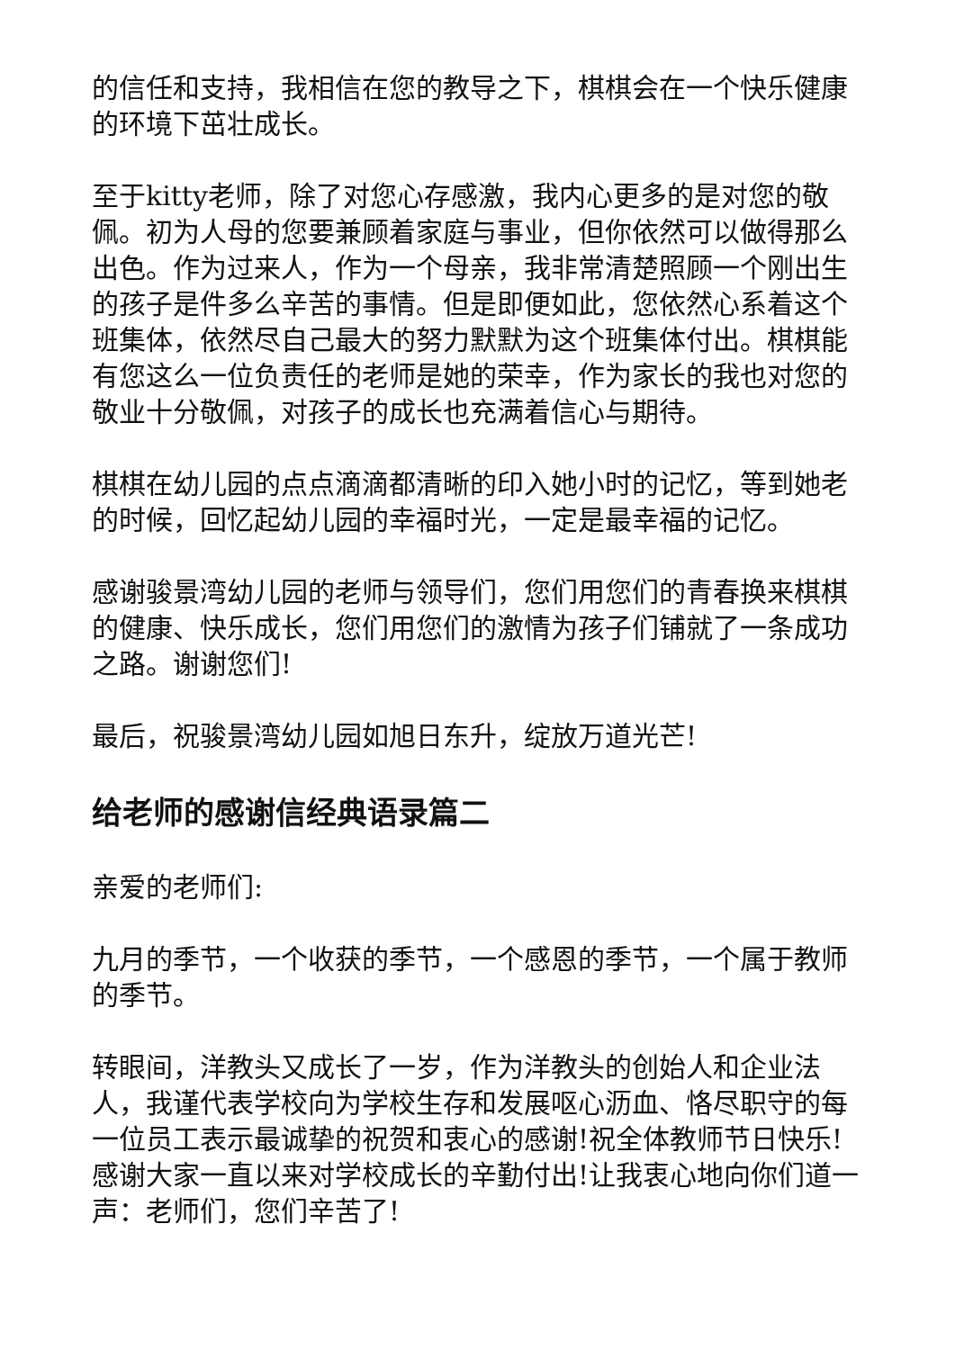的信任和支持，我相信在您的教导之下，棋棋会在一个快乐健康的环境下茁壮成长。
至于kitty老师，除了对您心存感激，我内心更多的是对您的敬佩。初为人母的您要兼顾着家庭与事业，但你依然可以做得那么出色。作为过来人，作为一个母亲，我非常清楚照顾一个刚出生的孩子是件多么辛苦的事情。但是即便如此，您依然心系着这个班集体，依然尽自己最大的努力默默为这个班集体付出。棋棋能有您这么一位负责任的老师是她的荣幸，作为家长的我也对您的敬业十分敬佩，对孩子的成长也充满着信心与期待。
棋棋在幼儿园的点点滴滴都清晰的印入她小时的记忆，等到她老的时候，回忆起幼儿园的幸福时光，一定是最幸福的记忆。
感谢骏景湾幼儿园的老师与领导们，您们用您们的青春换来棋棋的健康、快乐成长，您们用您们的激情为孩子们铺就了一条成功之路。谢谢您们!
最后，祝骏景湾幼儿园如旭日东升，绽放万道光芒!
给老师的感谢信经典语录篇二
亲爱的老师们:
九月的季节，一个收获的季节，一个感恩的季节，一个属于教师的季节。
转眼间，洋教头又成长了一岁，作为洋教头的创始人和企业法人，我谨代表学校向为学校生存和发展呕心沥血、恪尽职守的每一位员工表示最诚挚的祝贺和衷心的感谢!祝全体教师节日快乐!感谢大家一直以来对学校成长的辛勤付出!让我衷心地向你们道一声：老师们，您们辛苦了!